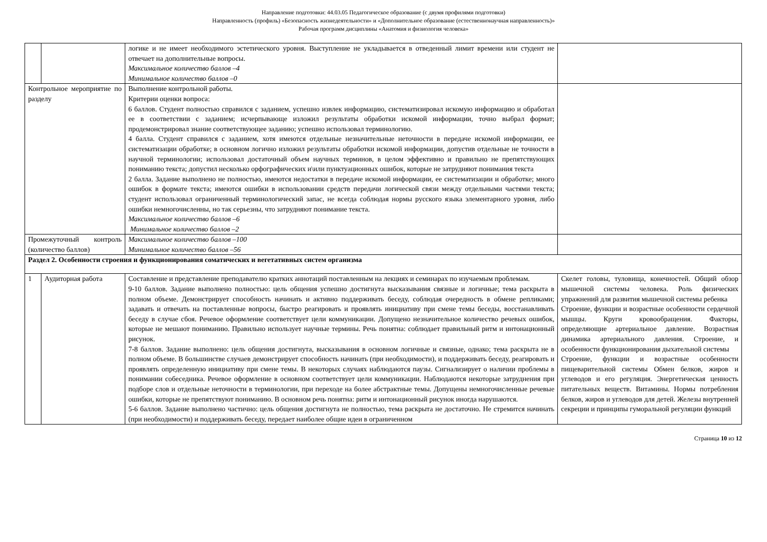Направление подготовки: 44.03.05 Педагогическое образование (с двумя профилями подготовки)
Направленность (профиль) «Безопасность жизнедеятельности» и «Дополнительное образование (естественнонаучная направленность)»
Рабочая программ дисциплины «Анатомия и физиология человека»
| | | логике и не имеет необходимого эстетического уровня. Выступление не укладывается в отведенный лимит времени или студент не отвечает на дополнительные вопросы. Максимальное количество баллов –4 Минимальное количество баллов –0 | |
| Контрольное мероприятие по разделу | | Выполнение контрольной работы. Критерии оценки вопроса: 6 баллов. Студент полностью справился с заданием, успешно извлек информацию, систематизировал искомую информацию и обработал ее в соответствии с заданием; исчерпывающе изложил результаты обработки искомой информации, точно выбрал формат; продемонстрировал знание соответствующее заданию; успешно использовал терминологию. 4 балла. Студент справился с заданием, хотя имеются отдельные незначительные неточности в передаче искомой информации, ее систематизации обработке; в основном логично изложил результаты обработки искомой информации, допустив отдельные не точности в научной терминологии; использовал достаточный объем научных терминов, в целом эффективно и правильно не препятствующих пониманию текста; допустил несколько орфографических и\или пунктуационных ошибок, которые не затрудняют понимания текста 2 балла. Задание выполнено не полностью, имеются недостатки в передаче искомой информации, ее систематизации и обработке; много ошибок в формате текста; имеются ошибки в использовании средств передачи логической связи между отдельными частями текста; студент использовал ограниченный терминологический запас, не всегда соблюдая нормы русского языка элементарного уровня, либо ошибки немногочисленны, но так серьезны, что затрудняют понимание текста. Максимальное количество баллов –6 Минимальное количество баллов –2 | |
| Промежуточный контроль (количество баллов) | | Максимальное количество баллов –100 Минимальное количество баллов –56 | |
| Раздел 2. Особенности строения и функционирования соматических и вегетативных систем организма | | | |
| 1 | Аудиторная работа | Составление и представление преподавателю кратких аннотаций поставленным на лекциях и семинарах по изучаемым проблемам. 9-10 баллов. Задание выполнено полностью: цель общения успешно достигнута высказывания связные и логичные; тема раскрыта в полном объеме. Демонстрирует способность начинать и активно поддерживать беседу, соблюдая очередность в обмене репликами; задавать и отвечать на поставленные вопросы, быстро реагировать и проявлять инициативу при смене темы беседы, восстанавливать беседу в случае сбоя. Речевое оформление соответствует цели коммуникации. Допущено незначительное количество речевых ошибок, которые не мешают пониманию. Правильно использует научные термины. Речь понятна: соблюдает правильный ритм и интонационный рисунок. 7-8 баллов. Задание выполнено: цель общения достигнута, высказывания в основном логичные и связные, однако; тема раскрыта не в полном объеме. В большинстве случаев демонстрирует способность начинать (при необходимости), и поддерживать беседу, реагировать и проявлять определенную инициативу при смене темы. В некоторых случаях наблюдаются паузы. Сигнализирует о наличии проблемы в понимании собеседника. Речевое оформление в основном соответствует цели коммуникации. Наблюдаются некоторые затруднения при подборе слов и отдельные неточности в терминологии, при переходе на более абстрактные темы. Допущены немногочисленные речевые ошибки, которые не препятствуют пониманию. В основном речь понятна: ритм и интонационный рисунок иногда нарушаются. 5-6 баллов. Задание выполнено частично: цель общения достигнута не полностью, тема раскрыта не достаточно. Не стремится начинать (при необходимости) и поддерживать беседу, передает наиболее общие идеи в ограниченном | Скелет головы, туловища, конечностей. Общий обзор мышечной системы человека. Роль физических упражнений для развития мышечной системы ребенка Строение, функции и возрастные особенности сердечной мышцы. Круги кровообращения. Факторы, определяющие артериальное давление. Возрастная динамика артериального давления. Строение, и особенности функционирования дыхательной системы Строение, функции и возрастные особенности пищеварительной системы Обмен белков, жиров и углеводов и его регуляция. Энергетическая ценность питательных веществ. Витамины. Нормы потребления белков, жиров и углеводов для детей. Железы внутренней секреции и принципы гуморальной регуляции функций |
Страница 10 из 12